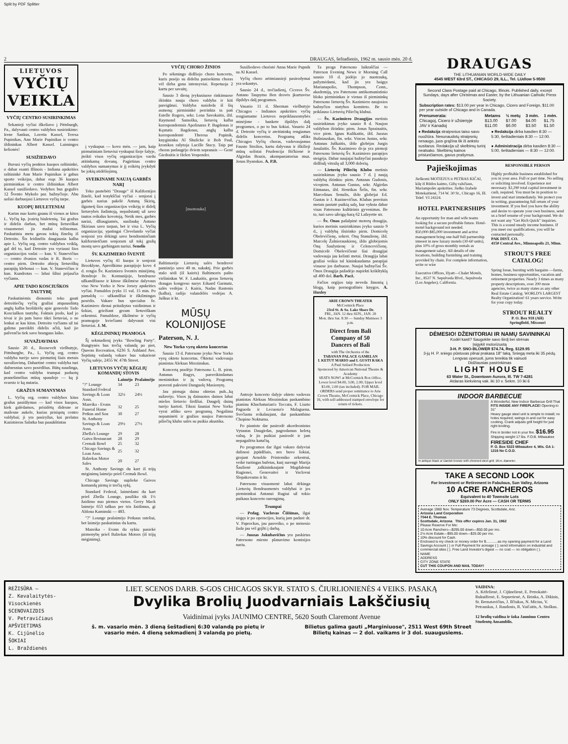Split by PDF Splitter
2 DRAUGAS, šeštadienis, 1962 m. sausio mėn. 20 d.
LIETUVOS
VYČIŲ VEIKLA
VYČIŲ CENTRO SUSIRINKIMAS
Sekanieji vyčiai iškeliavo į Pittsburgh, Pa., dalyvauti centro valdybos susirinkime: Irene Sankus, Loretta Kassel, Teresa Pupinikas, Ann Marie Pupinikas ir centro iždininkas Albert Kassel. Laimingos kelionės!
SUSIŽIEDAVO
Buvusi vyčių penktos kuopos raštininkė, o dabar esanti Illinois - Indiana apskrities raštininkė Ann Marie Pupinikas ir gabus sporte veikėjas, dabar esąs 36 kuopos pirmininkas ir centro iždininkas Albert Kassel susižiedavo. Vedybos bus gegužės 12 Švento Mykolo par. bažnyčioje. Abu uoliai darbuojasi Lietuvos vyčių tarpe.
KUOPŲ BIULETENIAI
Kartas nuo karto gaunu iš vienos ar kitos L. Vyčių kp. įvairių biuletenių. Tai gražus ir didelis darbas, bet mūsų lietuviškai visuomenei jis mažai težinomas. Paskutiniu metu gavau tokių žinelių iš Detroito. Šis leidinėlis daugiausia kalba apie L. Vyčių org. centro valdybos veiklą, gal dėl to, kad Detroite yra vyriausi šios organizacijos vadai — kun. V. Stanevičius — centro dvasios vadas ir R. Boris — centro pirm. Detroito abiejų lietuviškų parapijų klebonai — kun. V. Stanevičius ir kun. Kundrotas — labai šiltai prijaučia vyčiams.
APIE TADO KOSCIUŠKOS TAUTYBĘ
Paskutinėmis dienomis teko gauti detroitiečių vyčių gražiai atspausdintą anglų kalba brošiūrėlę apie generolo Tado Kosciuškos tautybę. Faktais įrodo, kad jo tėvai ir jis pats buvo tikri lietuviai, o ne lenkai ar kas kitas. Detroito vyčiams už tai galima pareikšti didelis ačiū, kad jie pašvenčia tiek savo brangaus laiko.
SUVAŽIAVIMAS
Sausio 20 d., Roosevelt viešbutyje, Pittsburghe, Pa., L. Vyčių org. centro valdyba turėjo savo pirmutinį šiais metais suvažiavimą. Dabartinė centro valdyba turi dažnesnius savo posėdžius. Būtų naudinga, kad centro valdyba trumpai paduotų pranešimėlius mūsų spaudoje — ką ji svarsto ir ką nutaria.
GRAŽUS SUMANYMAS
L. Vyčių org. centro valdybos kitas gražus pasiūlymas — kad visos kuopos, kiek galėdamos, prisidėtų didesne ar mažesne aukele, kurias prisiųstų centro valdybai; ji yra pasiryžus, kai prelatas Kazimieras Salatka bus paaukštintas
į vyskupus — kovo mėn. — jam, kaip pirmutiniam lietuviui vyskupui šioje šalyje, įteikti visos vyčių organizacijos vardu atitinkamą dovaną. Pagirtinas centro valdybos sumanymas ir jį reikėtų įvykdyti be jokių atidėliojimų.
SVEIKINAME NAUJĄ GARBĖS NARĮ
Teko pastebėti "Drauge" iš Kalifornijos žinelė, kad tenykščiai vyčiai - senjorai į garbės narius pakėlė Antaną Skirių, ilgametį šios organizacijos veikėją ir didelį lietuvybės žadintoją, nepailstantį už savo tautos reikalus kovotoją. Netik mes, garbės nariai, džiaugiamės, susilaukę Antano Skiriaus savo tarpan, bet ir visa L. Vyčių organizacija; ypatingai Clevelando vyčiai senjorai yra dėkingi savo bendraminčiam kalifornietčiam senjoram už tokį gražų mostą savo garbingam nariui. Senelis
ŠV. KAZIMIERO ŠVENTĖ
Lietuvos vyčių 41 kuopa ir senjorai Brooklyne, Apreiškimo parapijoje kovo 4 d. rengia Šv. Kazimiero šventės minėjimą. Bendroje šv. Komunijoje, bendruose užkandžiuose ir kitose iškilmėse dalyvaus viso New Yorko ir New Jersey apskrities vyčiai. Pamaldos įvyks 11 val. 15 min. Po pamaldų — užkandžiai ir iškilmingas posėdis. Vakare bus specialus šv. Kazimiero dienai pritaikytas vaidinimas ir šokiai, griežiant geram lietuviškam orkestrui. Pamaldose, iškilmėse ir vyčių pramogoje kviečiami dalyvauti visi lietuviai. J. M.
KĖGLININKŲ PRAMOGA
Šį sekmadienį įvyks "Bowling Party". Rungtynės bus trečią valandą po piet, Queens Recreation, 6236 S. Ashland Ave. Septintą valandą vakare bus vakarienė Vyčių salėje, 2455 W. 47th Street.
LIETUVOS VYČIŲ KĖGLIŲ KOMANDŲ STOVIS
| | Laimėjo | Pralaimėjo |
| --- | --- | --- |
| "?" Lounge | 34 | 23 |
| Standard Federal Savings & Loan Assn. | 32½ | 24½ |
| Mazeika - Evans Funeral Home | 32 | 25 |
| Petkus and Son | 30 | 27 |
| St. Anthony Savings & Loan Assn. | 29½ | 27½ |
| Zbella's Lounge | 29 | 28 |
| Gaiva Restaurant | 28 | 29 |
| Cermak Bowl | 25 | 32 |
| Chicago Savings & Loan Assn. | 25 | 32 |
| Balzekas Motor Sales | 20 | 27 |
St. Anthony Savings du kart iš trijų mėginimų laimėjo prieš Cermak Bowl.
Chicago Savings suplieke Gaivos komandą pirmą ir trečią sykį.
Standard Federal, laimėdami du kart prieš Zbella Lounge, pasiliko tik 1½ žaidimo nuo pirmos vietos. Gerry Mack laimėjo 653 taškus per tris žaidimus, gi Aldona Kaminski — 483.
"?" Lounge pralaimėjo Petkaus rateliui, bet laimėjo paskutinius du kartu.
Mazeika - Evans du sykiu pasiekė pirmenybę prieš Balzekas Motors (iš trijų mėginimų).
VYČIŲ CHORO ŽINIOS
Po sėkmingo didžiojo choro koncerto, kuris praėjo su dideliu pasisekimu choras vėl dirba gana intensyviai. Repetuoja 2 kartu per savaitę.
Sausio 3 dieną įvykusiuose rinkimuose išrinkta nauja choro valdyba ir kiti pareigūnai. Valdyba susideda iš šių asmenų: pirmininkė perrinkta ta pati Estelle Rogers, sekr. Lena Savokaitis, ižd. Raymond Samoška, lietuvių kalba korespondentais Apolinaras P. Bagdonas ir Kęstutis Bagdonas, anglų kalba korespondentė Theresa Pupinik, knygininku Al Shulicke ir Bob Paul, kronikos rašytoja Lucille Stacy. Taip pat choras padaugėjo dviem sopranais — Genė Giedraitis ir Helen Vespender.
[nuotrauka]
Baltimorėje Lietuvių salės bendrovė paminėjo savo 40 m. sukaktį. Prie garbės stalo sėdi (iš kairės) Baltimorės pašto viršininkas W. F. Laukaitis, geras lietuvių draugas kongreso narys Eduard Garmatz, salės vedėjas J. Kairis, Nadas Rastenis (kalba), radijo valandėlės vedėjas A. Juškus ir kt.
MŪSŲ KOLONIJOSE
Paterson, N. J.
New Yorko vyrų okteto koncertas
Sausio 13 d. Patersone įvyko New Yorko vyrų okteto koncertas. Oktetui vadovauja pianistas Aleksas Mrozinskas.
Koncertą pradėjo Patersono L. B. pirm. Antanas Rugys, pasveikindamas menininkus ir jų vadovą. Programą pravesti pakvietė Danguolę Masionytę.
Jau pirmąja daina oktetas pub...ką sužavėjo. Visos jų dainuotos dainos labai mielos lietuvio širdžiai. Daugelį dainų turėjo kartoti. Tikrai šauniai New Yorko vyrai atliko savo programą. Negalima nepaminėti ir gražios naujos Patersono piliečių klubo salės su puikia akustika.
Susižiedavo choristė Anna Marie Pupnik su Al Kassel.
Vyčių choro artimiausieji pasirodymai yra sekantys.
Sausio 24 d., trečiadienį, Ciceros Šv. Antano Taupymo Ben drovės įkurtuvėse išpildys dalį programos.
Vasario 11 d. Sherman viešbutyje Chicagos - Indianos apskrities vyčių rengiamame Lietuvos nepriklausomybės minėjime - bankete išpildys dalį programos, o po to bus šokiai. Vasario 24 d. Detroite vyčių ir ateitininkų rengiamas didelis koncertas. Programą atliks Chicagos Vyčių choras, vadovaujamas Fausto Strolios, kartu dalyvaus ir iškilieji mūsų solistai Prudencija Bičkienė ir Algirdas Brazis, akompaniatorius muz. Jonas Byanskas. A. P.B.
Antroje koncerto dalyje okteto vadovas pianistas Aleksas Mrozinskas paskambino pianinu Khachaturian'o Toccata, F. Liszto Paguoda ir Lecuona'o Malaguena. Svečiams reikalaujant, dar paskambino Chopino Nokturna.
Po pianisto dar pasirodė akordeonistas Vytautas Daugirdas, pagrodamas keletą valsų. Ir jis puikiai pasirodė ir jam nepagailėta katučių.
Po programos dar ilgai vakaro dalyviai dalinosi įspūdžiais, nes buvo šokiai, grojant Arnoldo Pristerniko orkestrui, veikė turtingas bufetas, kurį surengė Marija Šaulienė ,talkininkaujant Magdalenai Rugienei, Genovaitei ir Vaclovui Slepakovams ir kt.
Patersono visuomenė labai dėkinga Lietuvių Bendruomenės valdybai ir jos pirmininkui Antanui Rugiui už tokio puikaus koncerto surengimą.
Trumpai
— Pedag. Vaclovas Čižiūnas, ilgai sirgęs ir po operacijos, kurią jam padarė dr. V. Paprockas, jau pasveiko, o po mėnesio žada jau vėl grįžti į darbą.
— Juozas Jokubavičius yra paskirtas Patersono miesto planavimo komisijos nariu.
Ta proga Patersono laikraščiai — Paterson Evening News ir Morning Call sausio 10 d. įsidėjo jo nuotrauką, pažymėdami, kad jis yra baigęs Marianapolio, Thompson, Conn., akademiją, yra Patersono antikomunistinio bloko pirmininkas ir vienas iš pirmininkų Patersono lietuvių Šv. Kazimiero naujosios bažnyčios statybos komiteto. Be to priklauso Lietuvių Piliečių klubui.
— Šv. Kazimiero Draugijos metinis susirinkimas įvyko sausio 8 d. Naujon valdybon išrinkta: pirm. Jonas Sprainaitis, vice pirm. Ignas Kulikaitis, ižd. Juozas Bušniauskas, fin. sekr. Vincas Justas, sekr. Antanas Juškaitis, iždo globėjas Jurgis Jasulaitis. Šv. Kazimiero dr-ja yra pirmoji Patersono lietuvių Šv. Kazimiero parapijos steigėja. Dabar naujajai bažnyčiai paaukojo didžiulį vitražą už 3,000 dolerių.
— Lietuvių Piliečių Klubo metinis susirinkimas įvyko sausio 7 d. Į naują valdybą išrinkta: pirm. Antanas Gudonis, vicepirm. Antanas Gustas, sekr. Algirdas Eitmanas, ižd. Henrikas Šelis, fin. sekr. Marcelinas Senulis, iždo globėjai Ed. Gustas ir J. Kuzinevičius. Klubas pereitais metais pastatė puikią salę, kur vyksta dabar visas Patersono kultūrinis gyvenimas. Be to, turi savo užeigą-barą 62 Lafayette str.
— Šv. Onos pašalpinė moterų draugija, kurios metinis susirinkimas įvyko sausio 9 d., į valdybą išsirinko pirm. Domicelę Obelevičienę, sekret. Oną Stanulienę, ižd. Marcelę Žalnierauskienę, iždo globėjomis Oną Saulynienę ir Celencevičienę. Domicelė Obelevičienė šiai draugijai vadovauja jau kelinti metai. Draugija labai gražiai veikia tal kininkaudama parapijai visuose jos darbuose. Naujai bažnyčiai Šv. Onos Draugija pažadėjo nupirkti krikštyklą už 400 dol. Barb. Pacž.
Fačios orgijos taip neveda žmonių į blogą, kaip pornografinės knygos. A. Huxley
ARIE CROWN THEATER
McCormick Place
23rd St. & So. Lake Shore Dr.
FRI., JAN. 12 thru SUN., JAN. 28
Mon. thru Sat. 8:30 — Sunday Matinees 3 p.m.
Direct from Bali
Company of 50
Dancers of Bali
with The Orchestra of the
TABANAN PALACE GAMELAN
I. KETUT MARIO and I. GUSTI RAKA
A Paul Szilard Production
Sponsored by American National Theatre & Academy
SEATS NOW! at McCormick Box Office. Lower level $4.00, 3.00, 2.00; Upper level $3.00, 2.00 (tax included). FOR MAIL ORDERS send proper remittance to Arie Crown Theatre, McCormick Place, Chicago 16, with self-addressed stamped envelope for return of tickets.
DRAUGAS
THE LITHUANIAN WORLD-WIDE DAILY
4545 WEST 63rd ST., CHICAGO 29, ILL., Tel. LUdlow 5-9500
Second Class Postage paid at Chicago, Illinois. Published daily, except Sundays, days after Christmas and Easter, by the Lithuanian Catholic Press Society.
Subscription rates: $13.00 per year in Chicago, Cicero and Foreign, $11.00 per year outside of Chicago and in Canada.
| Prenumerata: | Metams | ½ metų | 3 mėn. | 1 mėn. |
| --- | --- | --- | --- | --- |
| Chicagoj, Cicero ir užsienyje | $13.00 | $7.00 | $4.00 | $1.75 |
| JAV ir Kanadoj | $11.00 | $6.00 | $3.50 | $1.50 |
● Redakcija straipsnius taiso savo nuožiūra. Nesunaudotų straipsnių nesaugo, juos grąžina tik iš anksto susitarus. Redakcija už skelbimų turinį neatsako. Skelbimų kainos prisiunčiamos, gavus prašymus.
● Redakcija dirba kasdien 8:30 — 5:30, šeštadieniais 8:30 — 12:00.
● Administracija dirba kasdien 8:30 — 5:00, šeštadieniais — 8:30 — 12:00.
Pajieškojimas
Jieškomi MOTIEJUS ir PETRAS KIČAI, kilę iš Rūdos kaimo, Gižų valsčiaus, Mariampolės apskrities. Jieško Izabelė Motekaitienė, 714 W. 30 St., Chicago 16, Ill. Telef. VI 24324.
HOTEL PARTNERSHIPS
An opportunity for man and wife teams looking for a secure profitable future. Hotel-motel background not needed. $50,000-$85,000 investment and active management bring one-half full partnership interest in new luxury motels (30-60 units), plus 10% of gross monthly rentals as management salary. All details of site locations, building furnishing and training provided by chain. For complete information, write or wire
Executive Offices, Hyatt—Chalet Motels, Inc., 8537 N. Sepulveda Blvd., Sepulveda (Los Angeles), California.
RESPONSIBLE PERSON
Highly profitable business established for you in your area. Full or part time. No selling or soliciting involved. Experience not necessary. $2,290 total capital investment in cash, required. You must be in position to invest and start immediately. We protect you in writing, guaranteeing full return of your investment. If you feel you have the ability and desire to operate your own business, send us a brief resume of your background. We do not want any "Get Rich Quick" inquiries. This is a sound steady income business. If you meet our qualifications, you will be contacted personally.
PAK DIST. CO.
4150 Central Ave., Minneapolis 21, Minn.
STROUT'S FREE CATALOG!
Spring Issue, bursting with bargains —farms, homes, business opportunities, vacation and retirement properties. Nearly 3 times as many property descriptions, over 200 more agencies, twice as many states as any other Real Estate Catalog. WORLD'S LARGEST Realty Organization! 61 years service. Write for your copy today.
STROUT REALTY
P. O. Box 918 (AH)
Springfield, Missouri
DĖMESIO! DŽENITORIAI IR NAMŲ SAVININKAI
Kodėl kasti? Saugokite savo širdį bei strėnas
Įsigykit motorizuotą
3-H. P. SNO-BLOWER $74.74, Reg. $129.95
3-jų H. P. sniego pūstuvas pilnai prakasa 18" taką. Sniegą meta iki 35 pėdų. Lengvas operuoti, jums tereikia tik vairuoti
Didžiausias pasirinkimas
LIGHT HOUSE
63 Water St., Downtown Aurora, Ill. TW 7-4281
Atdaras kiekvieną vak. iki 10 v. Sekm. 10 iki 6
INDOOR BARBECUE
A Wonderful, New Indoor Barbecue Grill That FITS INSIDE ANY FIREPLACE! Opening to 31"
Heavy gauge steel unit is simple to install; no holes required; swings in and out for easy cooking. Crank adjusts grill height for just right broiling.
Fire in broiler not in your fire. $16.95
Shipping weight 17 lbs. F.O.B. Milwaukee
FIRESIDE CHEF
P. O. Box 5323 Milwaukee 4, Wis. GA 1-1216 No C.O.D.
In antique black or Danish bronze with chromed steel grill; 18-in. diameter.
TAKE A SECOND LOOK
For Investment or Retirement in Fabulous, Sun Valley, Arizona
10 ACRE RANCHEROS
Equivalent to 40 Townsite Lots
ONLY $269.00 Per Acre — CASH OR TERMS
Average 1960 Nov. Temperature 73 Degrees, Scottsdale, Ariz.
Arizona Land Corporation
7044 E. Thomas
Scottsdale, Arizona This offer expires Jan. 31, 1962
Please Reserve For Me:
10 Acre Ranchero—$295.00 down—$50.00 per mo.
2½ Acre Estate—$95.00 down—$25.00 per mo.
10% discount for Cash.
Enclosed is my check or money order for $............as my opening payment for a Land Savings Account ( ) or Full Payment for acreage ( ); send information on industrial and commercial sites ( ). Free Land Investor's digest — no cost — no obligation ( ).
NAME
ADDRESS
CITY ZONE STATE
CUT THIS COUPON AND MAIL TODAY!
REŽISŪRA —
Z. Kevalaitytės-Visockienės
SCENOVAIZDIS
V. Petravičiaus
APŠVIETIMAS
K. Cijūnėlio
ŠOKIAI
L. Braždienės
LIET. SCENOS DARB. S-GOS CHICAGOS SKYR. STATO S. ČIURLIONIENĖS 4 VEIKS. PASAKĄ
Dvylika Brolių Juodvarniais Lakščiusių
Vaidinimai įvyks JAUNIMO CENTRE, 5620 South Claremont Avenue
š. m. vasario mėn. 3 dieną šeštadienį 6:30 valandą po pietų ir
vasario mėn. 4 dieną sekmadienį 3 valandą po pietų. Bilietus galima gauti „Marginiuose", 2511 West 69th Street
Bilietų kainas — 2 dol. vaikams ir 3 dol. suaugusiems.
VAIDINA:
A. Kėželienė, J. Cijūnelienė, E. Petrokaitė-Rukuižienė, E. Sepnerienė, A. Brinka, A. Dikinis, St. Bernatavičius, J. Ilčiukas, N. Micius, V. Petrauskas, J. Raudonis, R. Vaičaitis, A. Stoškus.
12 brolių vaidina ir šoka Jaunimo Centro Studentų Ansamblis.